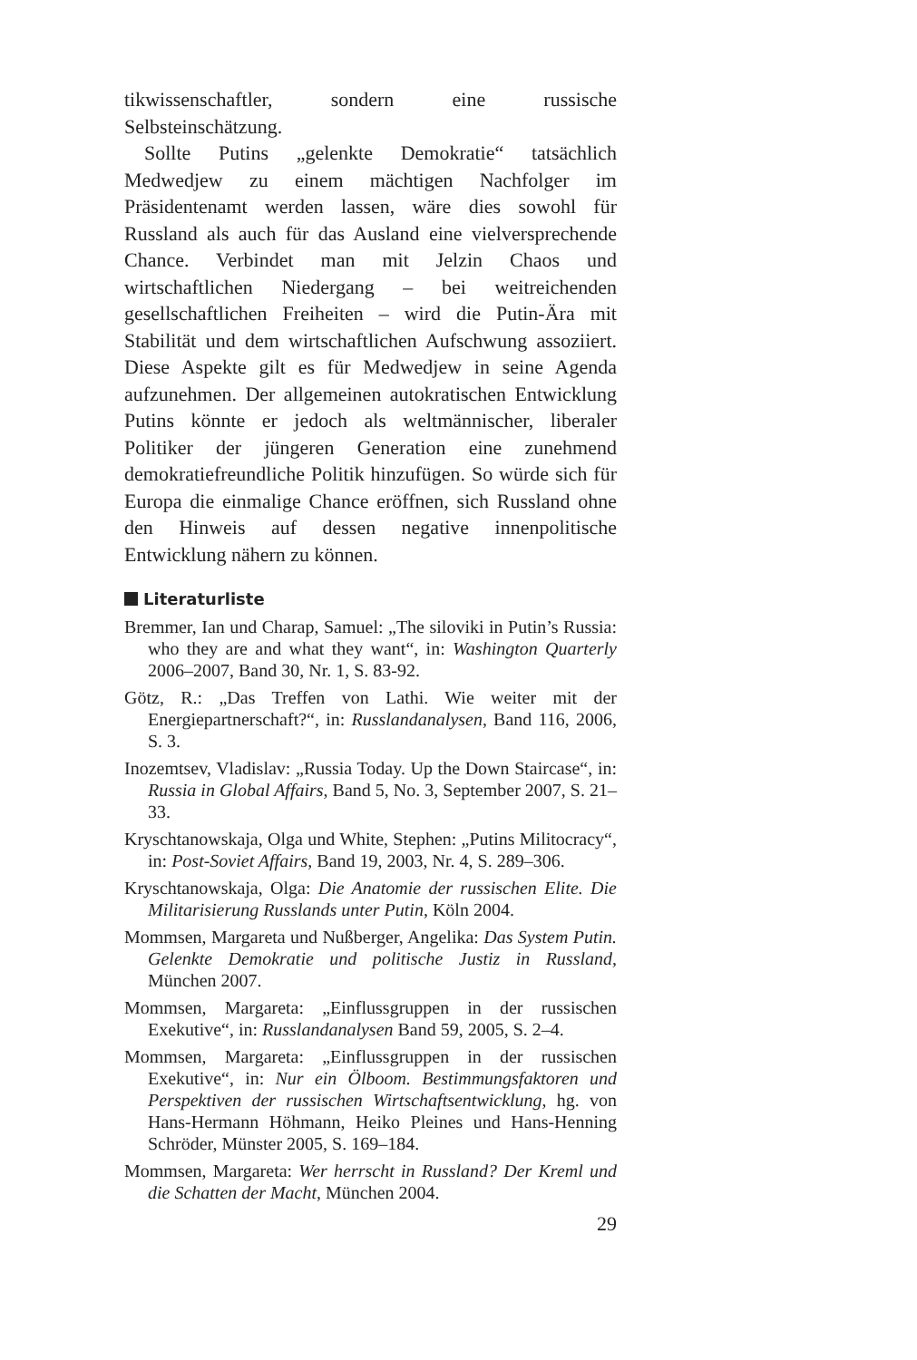tikwissenschaftler, sondern eine russische Selbsteinschätzung.
Sollte Putins „gelenkte Demokratie“ tatsächlich Medwedjew zu einem mächtigen Nachfolger im Präsidentenamt werden lassen, wäre dies sowohl für Russland als auch für das Ausland eine vielversprechende Chance. Verbindet man mit Jelzin Chaos und wirtschaftlichen Niedergang – bei weitreichenden gesellschaftlichen Freiheiten – wird die Putin-Ära mit Stabilität und dem wirtschaftlichen Aufschwung assoziiert. Diese Aspekte gilt es für Medwedjew in seine Agenda aufzunehmen. Der allgemeinen autokratischen Entwicklung Putins könnte er jedoch als weltmännischer, liberaler Politiker der jüngeren Generation eine zunehmend demokratiefreundliche Politik hinzufügen. So würde sich für Europa die einmalige Chance eröffnen, sich Russland ohne den Hinweis auf dessen negative innenpolitische Entwicklung nähern zu können.
Literaturliste
Bremmer, Ian und Charap, Samuel: „The siloviki in Putin’s Russia: who they are and what they want“, in: Washington Quarterly 2006–2007, Band 30, Nr. 1, S. 83-92.
Götz, R.: „Das Treffen von Lathi. Wie weiter mit der Energiepartnerschaft?“, in: Russlandanalysen, Band 116, 2006, S. 3.
Inozemtsev, Vladislav: „Russia Today. Up the Down Staircase“, in: Russia in Global Affairs, Band 5, No. 3, September 2007, S. 21–33.
Kryschtanowskaja, Olga und White, Stephen: „Putins Militocracy“, in: Post-Soviet Affairs, Band 19, 2003, Nr. 4, S. 289–306.
Kryschtanowskaja, Olga: Die Anatomie der russischen Elite. Die Militarisierung Russlands unter Putin, Köln 2004.
Mommsen, Margareta und Nußberger, Angelika: Das System Putin. Gelenkte Demokratie und politische Justiz in Russland, München 2007.
Mommsen, Margareta: „Einflussgruppen in der russischen Exekutive“, in: Russlandanalysen Band 59, 2005, S. 2–4.
Mommsen, Margareta: „Einflussgruppen in der russischen Exekutive“, in: Nur ein Ölboom. Bestimmungsfaktoren und Perspektiven der russischen Wirtschaftsentwicklung, hg. von Hans-Hermann Höhmann, Heiko Pleines und Hans-Henning Schröder, Münster 2005, S. 169–184.
Mommsen, Margareta: Wer herrscht in Russland? Der Kreml und die Schatten der Macht, München 2004.
29